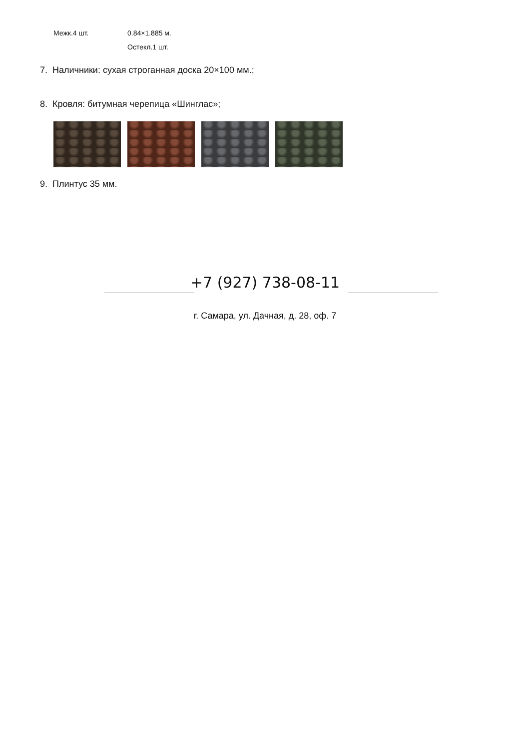| Межк.4 шт. | 0.84×1.885 м. |
| | Остекл.1 шт. |
7. Наличники: сухая строганная доска 20×100 мм.;
8. Кровля: битумная черепица «Шинглас»;
9. Плинтус 35 мм.
+7 (927) 738-08-11
г. Самара, ул. Дачная, д. 28, оф. 7